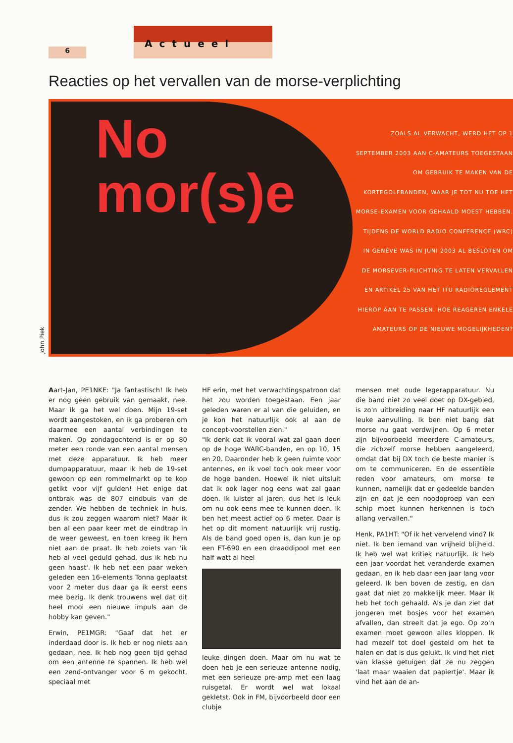6
Actueel
Reacties op het vervallen van de morse-verplichting
No
mor(s)e
ZOALS AL VERWACHT, WERD HET OP 1 SEPTEMBER 2003 AAN C-AMATEURS TOEGESTAAN OM GEBRUIK TE MAKEN VAN DE KORTEGOLFBANDEN, WAAR JE TOT NU TOE HET MORSE-EXAMEN VOOR GEHAALD MOEST HEBBEN. TIJDENS DE WORLD RADIO CONFERENCE (WRC) IN GENÈVE WAS IN JUNI 2003 AL BESLOTEN OM DE MORSEVER-PLICHTING TE LATEN VERVALLEN EN ARTIKEL 25 VAN HET ITU RADIOREGLEMENT HIEROP AAN TE PASSEN. HOE REAGEREN ENKELE AMATEURS OP DE NIEUWE MOGELIJKHEDEN?
John Piek
Aart-Jan, PE1NKE: "Ja fantastisch! Ik heb er nog geen gebruik van gemaakt, nee. Maar ik ga het wel doen. Mijn 19-set wordt aangestoken, en ik ga proberen om daarmee een aantal verbindingen te maken. Op zondagochtend is er op 80 meter een ronde van een aantal mensen met deze apparatuur. Ik heb meer dumpapparatuur, maar ik heb de 19-set gewoon op een rommelmarkt op te kop getikt voor vijf gulden! Het enige dat ontbrak was de 807 eindbuis van de zender. We hebben de techniek in huis, dus ik zou zeggen waarom niet? Maar ik ben al een paar keer met de eindtrap in de weer geweest, en toen kreeg ik hem niet aan de praat. Ik heb zoiets van 'ik heb al veel geduld gehad, dus ik heb nu geen haast'. Ik heb net een paar weken geleden een 16-elements Tonna geplaatst voor 2 meter dus daar ga ik eerst eens mee bezig. Ik denk trouwens wel dat dit heel mooi een nieuwe impuls aan de hobby kan geven."
Erwin, PE1MGR: "Gaaf dat het er inderdaad door is. Ik heb er nog niets aan gedaan, nee. Ik heb nog geen tijd gehad om een antenne te spannen. Ik heb wel een zend-ontvanger voor 6 m gekocht, speciaal met
HF erin, met het verwachtingspatroon dat het zou worden toegestaan. Een jaar geleden waren er al van die geluiden, en je kon het natuurlijk ook al aan de concept-voorstellen zien."
"Ik denk dat ik vooral wat zal gaan doen op de hoge WARC-banden, en op 10, 15 en 20. Daaronder heb ik geen ruimte voor antennes, en ik voel toch ook meer voor de hoge banden. Hoewel ik niet uitsluit dat ik ook lager nog eens wat zal gaan doen. Ik luister al jaren, dus het is leuk om nu ook eens mee te kunnen doen. Ik ben het meest actief op 6 meter. Daar is het op dit moment natuurlijk vrij rustig. Als de band goed open is, dan kun je op een FT-690 en een draaddipool met een half watt al heel
leuke dingen doen. Maar om nu wat te doen heb je een serieuze antenne nodig, met een serieuze pre-amp met een laag ruisgetal. Er wordt wel wat lokaal gekletst. Ook in FM, bijvoorbeeld door een clubje
mensen met oude legerapparatuur. Nu die band niet zo veel doet op DX-gebied, is zo'n uitbreiding naar HF natuurlijk een leuke aanvulling. Ik ben niet bang dat morse nu gaat verdwijnen. Op 6 meter zijn bijvoorbeeld meerdere C-amateurs, die zichzelf morse hebben aangeleerd, omdat dat bij DX toch de beste manier is om te communiceren. En de essentiële reden voor amateurs, om morse te kunnen, namelijk dat er gedeelde banden zijn en dat je een noodoproep van een schip moet kunnen herkennen is toch allang vervallen."
Henk, PA1HT: "Of ik het vervelend vind? Ik niet. Ik ben iemand van vrijheid blijheid. Ik heb wel wat kritiek natuurlijk. Ik heb een jaar voordat het veranderde examen gedaan, en ik heb daar een jaar lang voor geleerd. Ik ben boven de zestig, en dan gaat dat niet zo makkelijk meer. Maar ik heb het toch gehaald. Als je dan ziet dat jongeren met bosjes voor het examen afvallen, dan streelt dat je ego. Op zo'n examen moet gewoon alles kloppen. Ik had mezelf tot doel gesteld om het te halen en dat is dus gelukt. Ik vind het niet van klasse getuigen dat ze nu zeggen 'laat maar waaien dat papiertje'. Maar ik vind het aan de an-